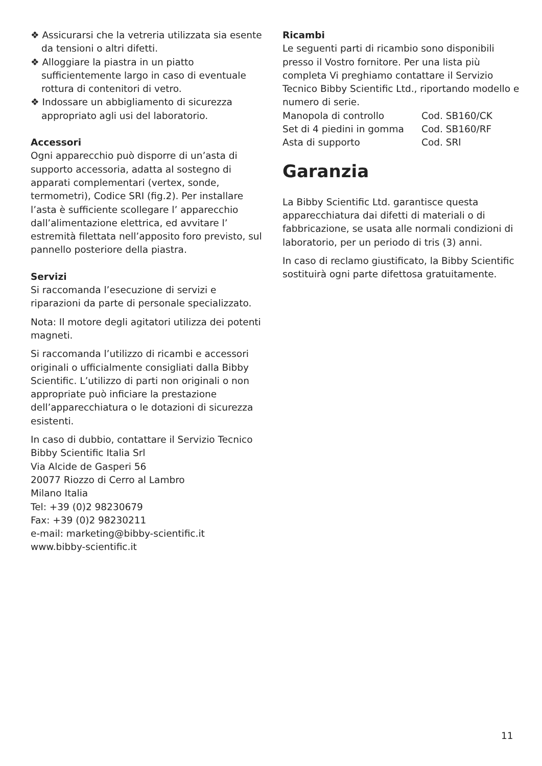❖ Assicurarsi che la vetreria utilizzata sia esente da tensioni o altri difetti.
❖ Alloggiare la piastra in un piatto sufficientemente largo in caso di eventuale rottura di contenitori di vetro.
❖ Indossare un abbigliamento di sicurezza appropriato agli usi del laboratorio.
Accessori
Ogni apparecchio può disporre di un’asta di supporto accessoria, adatta al sostegno di apparati complementari (vertex, sonde, termometri), Codice SRI (fig.2). Per installare l’asta è sufficiente scollegare l’ apparecchio dall’alimentazione elettrica, ed avvitare l’ estremità filettata nell’apposito foro previsto, sul pannello posteriore della piastra.
Servizi
Si raccomanda l’esecuzione di servizi e riparazioni da parte di personale specializzato.
Nota: Il motore degli agitatori utilizza dei potenti magneti.
Si raccomanda l’utilizzo di ricambi e accessori originali o ufficialmente consigliati dalla Bibby Scientific. L’utilizzo di parti non originali o non appropriate può inficiare la prestazione dell’apparecchiatura o le dotazioni di sicurezza esistenti.
In caso di dubbio, contattare il Servizio Tecnico
Bibby Scientific Italia Srl
Via Alcide de Gasperi 56
20077 Riozzo di Cerro al Lambro
Milano Italia
Tel: +39 (0)2 98230679
Fax: +39 (0)2 98230211
e-mail: marketing@bibby-scientific.it
www.bibby-scientific.it
Ricambi
Le seguenti parti di ricambio sono disponibili presso il Vostro fornitore. Per una lista più completa Vi preghiamo contattare il Servizio Tecnico Bibby Scientific Ltd., riportando modello e numero di serie.
| Manopola di controllo | Cod. SB160/CK |
| Set di 4 piedini in gomma | Cod. SB160/RF |
| Asta di supporto | Cod. SRl |
Garanzia
La Bibby Scientific Ltd. garantisce questa apparecchiatura dai difetti di materiali o di fabbricazione, se usata alle normali condizioni di laboratorio, per un periodo di tris (3) anni.
In caso di reclamo giustificato, la Bibby Scientific sostituirà ogni parte difettosa gratuitamente.
11